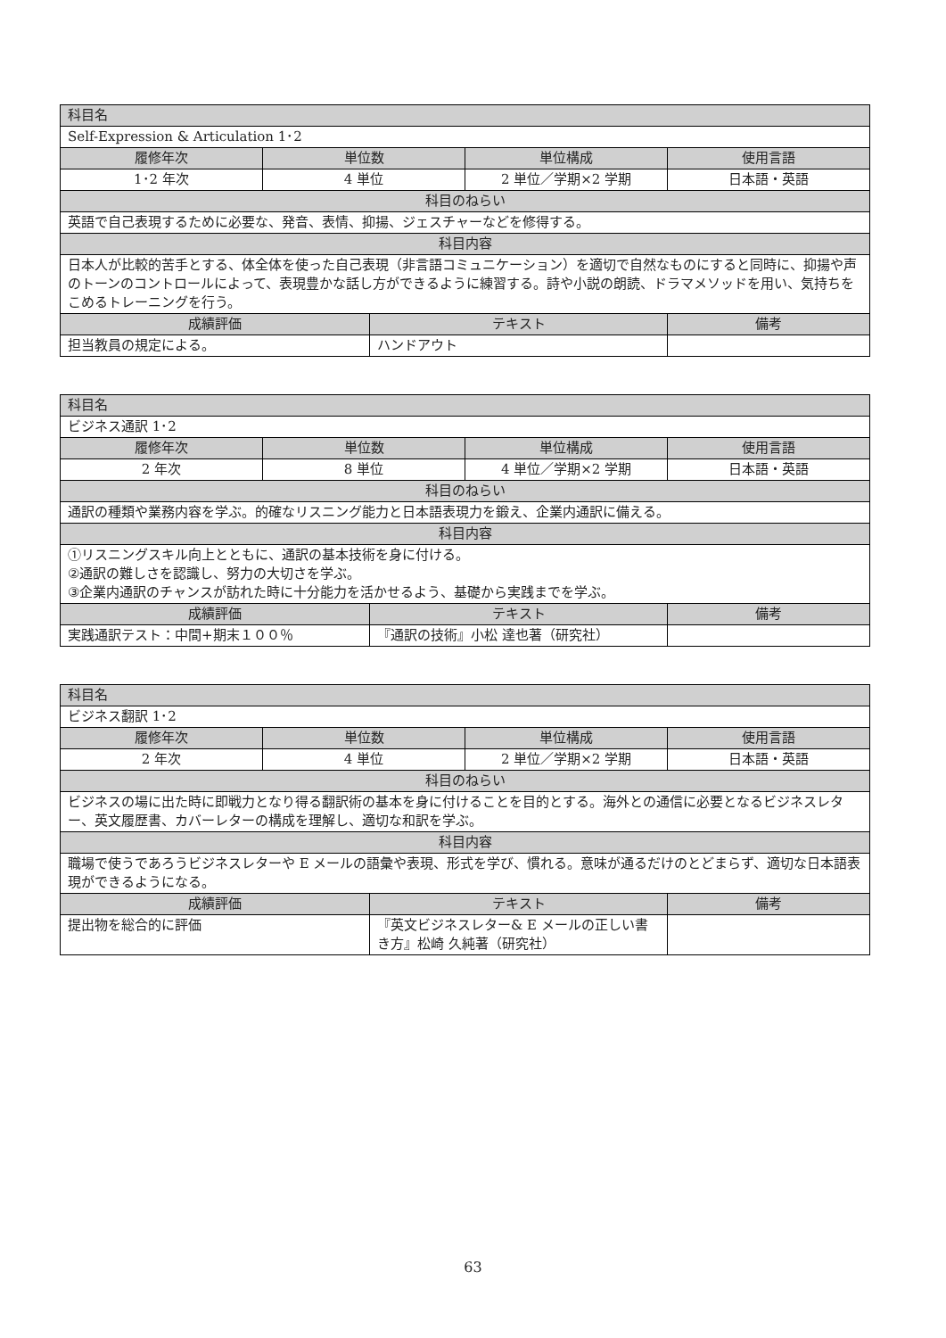| 科目名 | | | | |
| --- | --- | --- | --- | --- |
| Self-Expression & Articulation 1･2 | | | | |
| 履修年次 | 単位数 | | 単位構成 | 使用言語 |
| 1･2 年次 | 4 単位 | | 2 単位／学期×2 学期 | 日本語・英語 |
| 科目のねらい | | | | |
| 英語で自己表現するために必要な、発音、表情、抑揚、ジェスチャーなどを修得する。 | | | | |
| 科目内容 | | | | |
| 日本人が比較的苦手とする、体全体を使った自己表現（非言語コミュニケーション）を適切で自然なものにすると同時に、抑揚や声のトーンのコントロールによって、表現豊かな話し方ができるように練習する。詩や小説の朗読、ドラマメソッドを用い、気持ちをこめるトレーニングを行う。 | | | | |
| 成績評価 | | テキスト | | 備考 |
| 担当教員の規定による。 | | ハンドアウト | | |
| 科目名 | | | | |
| --- | --- | --- | --- | --- |
| ビジネス通訳 1･2 | | | | |
| 履修年次 | 単位数 | | 単位構成 | 使用言語 |
| 2 年次 | 8 単位 | | 4 単位／学期×2 学期 | 日本語・英語 |
| 科目のねらい | | | | |
| 通訳の種類や業務内容を学ぶ。的確なリスニング能力と日本語表現力を鍛え、企業内通訳に備える。 | | | | |
| 科目内容 | | | | |
| ①リスニングスキル向上とともに、通訳の基本技術を身に付ける。 ②通訳の難しさを認識し、努力の大切さを学ぶ。 ③企業内通訳のチャンスが訪れた時に十分能力を活かせるよう、基礎から実践までを学ぶ。 | | | | |
| 成績評価 | | テキスト | | 備考 |
| 実践通訳テスト：中間+期末１００％ | | 『通訳の技術』小松 達也著（研究社） | | |
| 科目名 | | | | |
| --- | --- | --- | --- | --- |
| ビジネス翻訳 1･2 | | | | |
| 履修年次 | 単位数 | | 単位構成 | 使用言語 |
| 2 年次 | 4 単位 | | 2 単位／学期×2 学期 | 日本語・英語 |
| 科目のねらい | | | | |
| ビジネスの場に出た時に即戦力となり得る翻訳術の基本を身に付けることを目的とする。海外との通信に必要となるビジネスレター、英文履歴書、カバーレターの構成を理解し、適切な和訳を学ぶ。 | | | | |
| 科目内容 | | | | |
| 職場で使うであろうビジネスレターや E メールの語彙や表現、形式を学び、慣れる。意味が通るだけのとどまらず、適切な日本語表現ができるようになる。 | | | | |
| 成績評価 | | テキスト | | 備考 |
| 提出物を総合的に評価 | | 『英文ビジネスレター& E メールの正しい書き方』松崎 久純著（研究社） | | |
63